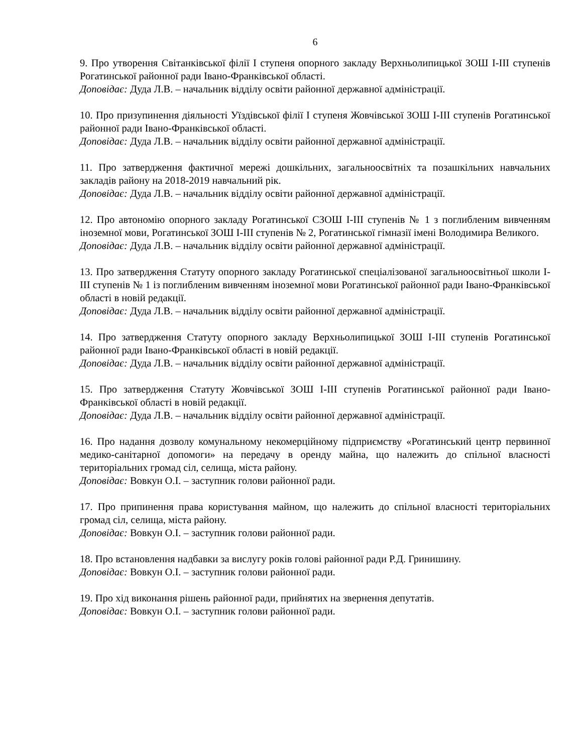6
9. Про утворення Світанківської філії І ступеня опорного закладу Верхньолипицької ЗОШ І-ІІІ ступенів Рогатинської районної ради Івано-Франківської області.
Доповідає: Дуда Л.В. – начальник відділу освіти районної державної адміністрації.
10. Про призупинення діяльності Уїздівської філії І ступеня Жовчівської ЗОШ І-ІІІ ступенів Рогатинської районної ради Івано-Франківської області.
Доповідає: Дуда Л.В. – начальник відділу освіти районної державної адміністрації.
11. Про затвердження фактичної мережі дошкільних, загальноосвітніх та позашкільних навчальних закладів району на 2018-2019 навчальний рік.
Доповідає: Дуда Л.В. – начальник відділу освіти районної державної адміністрації.
12. Про автономію опорного закладу Рогатинської СЗОШ І-ІІІ ступенів № 1 з поглибленим вивченням іноземної мови, Рогатинської ЗОШ І-ІІІ ступенів № 2, Рогатинської гімназії імені Володимира Великого.
Доповідає: Дуда Л.В. – начальник відділу освіти районної державної адміністрації.
13. Про затвердження Статуту опорного закладу Рогатинської спеціалізованої загальноосвітньої школи І-ІІІ ступенів № 1 із поглибленим вивченням іноземної мови Рогатинської районної ради Івано-Франківської області в новій редакції.
Доповідає: Дуда Л.В. – начальник відділу освіти районної державної адміністрації.
14. Про затвердження Статуту опорного закладу Верхньолипицької ЗОШ І-ІІІ ступенів Рогатинської районної ради Івано-Франківської області в новій редакції.
Доповідає: Дуда Л.В. – начальник відділу освіти районної державної адміністрації.
15. Про затвердження Статуту Жовчівської ЗОШ І-ІІІ ступенів Рогатинської районної ради Івано-Франківської області в новій редакції.
Доповідає: Дуда Л.В. – начальник відділу освіти районної державної адміністрації.
16. Про надання дозволу комунальному некомерційному підприємству «Рогатинський центр первинної медико-санітарної допомоги» на передачу в оренду майна, що належить до спільної власності територіальних громад сіл, селища, міста району.
Доповідає: Вовкун О.І. – заступник голови районної ради.
17. Про припинення права користування майном, що належить до спільної власності територіальних громад сіл, селища, міста району.
Доповідає: Вовкун О.І. – заступник голови районної ради.
18. Про встановлення надбавки за вислугу років голові районної ради Р.Д. Гринишину.
Доповідає: Вовкун О.І. – заступник голови районної ради.
19. Про хід виконання рішень районної ради, прийнятих на звернення депутатів.
Доповідає: Вовкун О.І. – заступник голови районної ради.